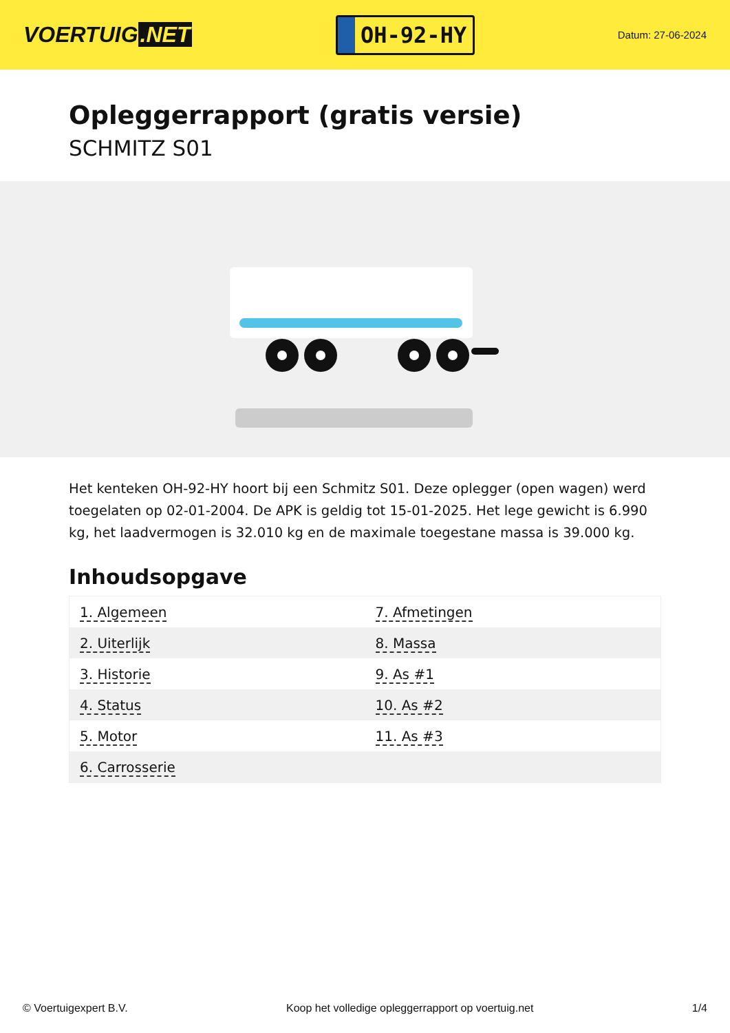VOERTUIG.NET
OH-92-HY
Datum: 27-06-2024
Opleggerrapport (gratis versie)
SCHMITZ S01
Het kenteken OH-92-HY hoort bij een Schmitz S01. Deze oplegger (open wagen) werd toegelaten op 02-01-2004. De APK is geldig tot 15-01-2025. Het lege gewicht is 6.990 kg, het laadvermogen is 32.010 kg en de maximale toegestane massa is 39.000 kg.
Inhoudsopgave
| 1. Algemeen | 7. Afmetingen |
| 2. Uiterlijk | 8. Massa |
| 3. Historie | 9. As #1 |
| 4. Status | 10. As #2 |
| 5. Motor | 11. As #3 |
| 6. Carrosserie | |
© Voertuigexpert B.V. Koop het volledige opleggerrapport op voertuig.net
1/4